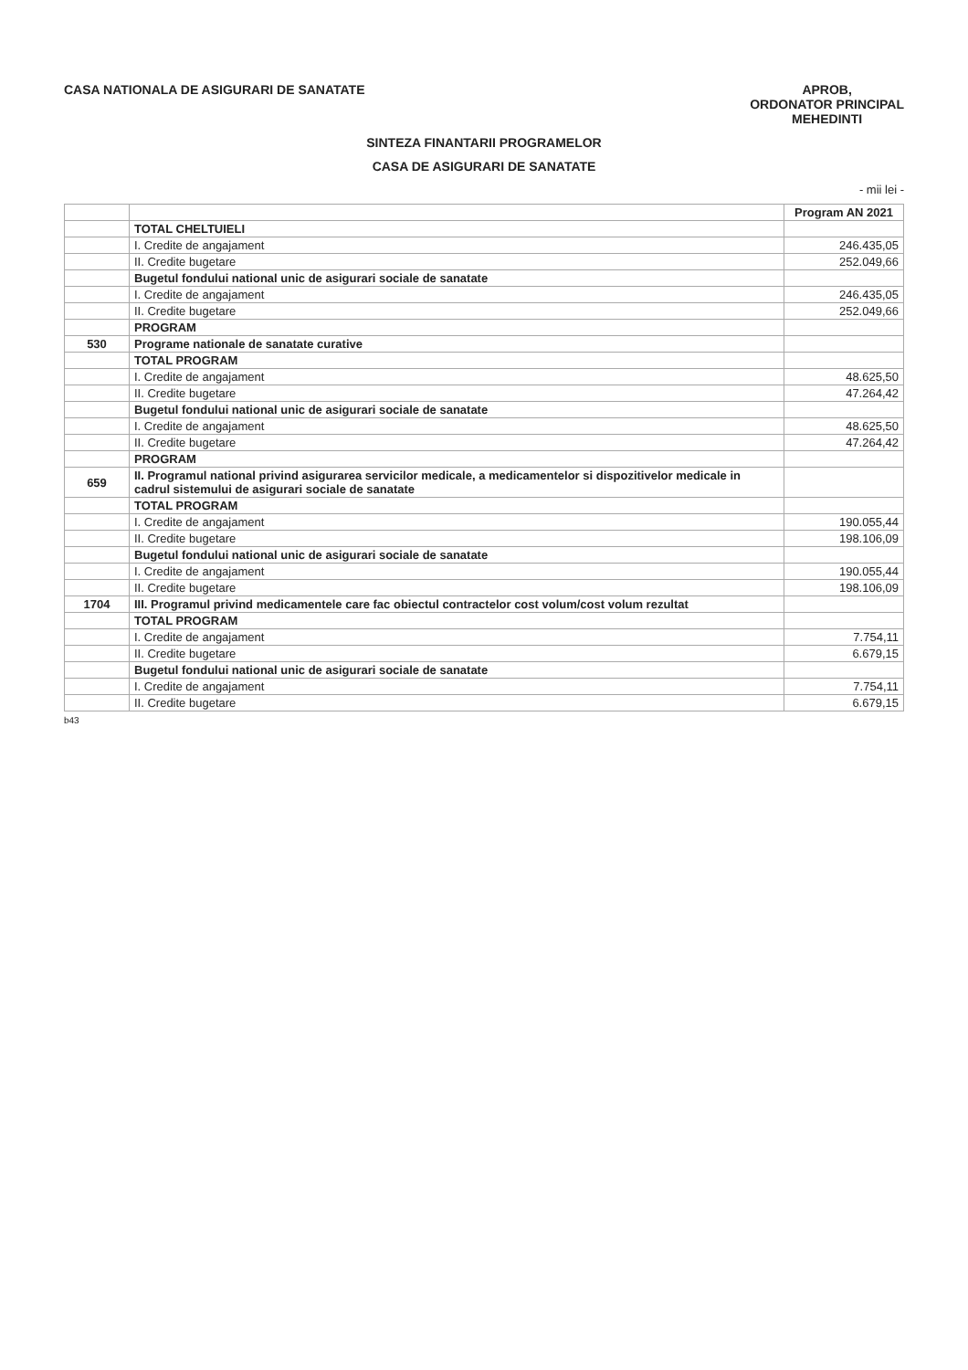CASA NATIONALA DE ASIGURARI DE SANATATE
APROB,
ORDONATOR PRINCIPAL
MEHEDINTI
SINTEZA FINANTARII PROGRAMELOR
CASA DE ASIGURARI DE SANATATE
- mii lei -
| | | Program AN 2021 |
| --- | --- | --- |
| | TOTAL CHELTUIELI | |
| | I. Credite de angajament | 246.435,05 |
| | II. Credite bugetare | 252.049,66 |
| | Bugetul fondului national unic de asigurari sociale de sanatate | |
| | I. Credite de angajament | 246.435,05 |
| | II. Credite bugetare | 252.049,66 |
| | PROGRAM | |
| 530 | Programe nationale de sanatate curative | |
| | TOTAL PROGRAM | |
| | I. Credite de angajament | 48.625,50 |
| | II. Credite bugetare | 47.264,42 |
| | Bugetul fondului national unic de asigurari sociale de sanatate | |
| | I. Credite de angajament | 48.625,50 |
| | II. Credite bugetare | 47.264,42 |
| | PROGRAM | |
| 659 | II. Programul national privind asigurarea servicilor medicale, a medicamentelor si dispozitivelor medicale in cadrul sistemului de asigurari sociale de sanatate | |
| | TOTAL PROGRAM | |
| | I. Credite de angajament | 190.055,44 |
| | II. Credite bugetare | 198.106,09 |
| | Bugetul fondului national unic de asigurari sociale de sanatate | |
| | I. Credite de angajament | 190.055,44 |
| | II. Credite bugetare | 198.106,09 |
| 1704 | III. Programul privind medicamentele care fac obiectul contractelor cost volum/cost volum rezultat | |
| | TOTAL PROGRAM | |
| | I. Credite de angajament | 7.754,11 |
| | II. Credite bugetare | 6.679,15 |
| | Bugetul fondului national unic de asigurari sociale de sanatate | |
| | I. Credite de angajament | 7.754,11 |
| | II. Credite bugetare | 6.679,15 |
b43